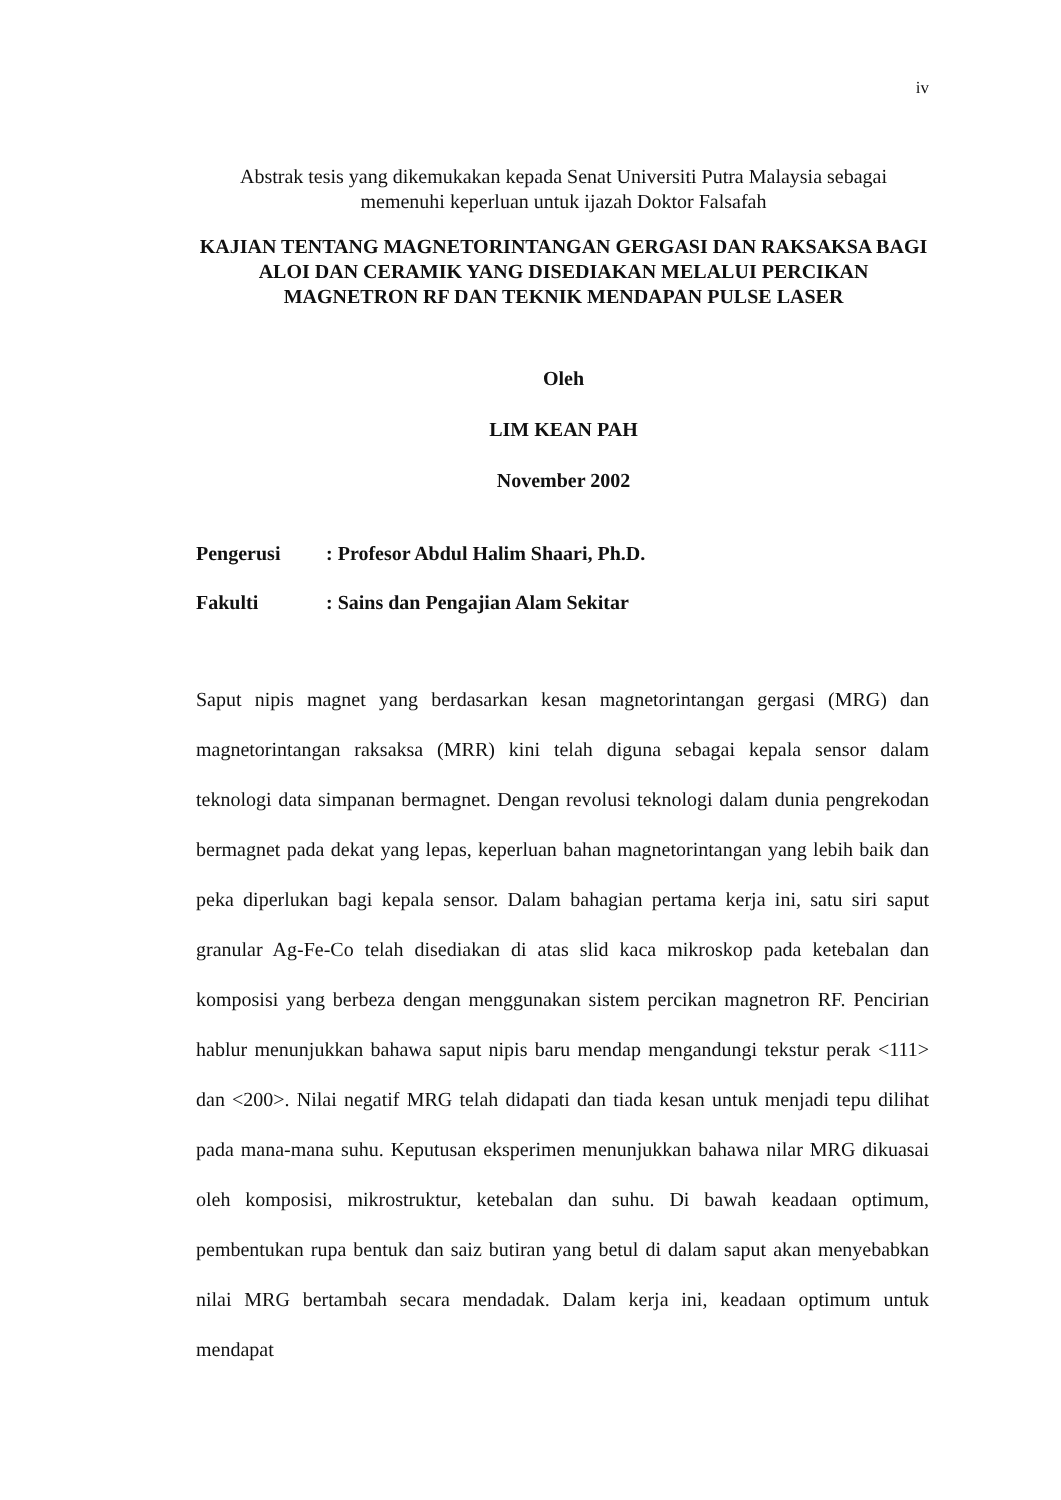iv
Abstrak tesis yang dikemukakan kepada Senat Universiti Putra Malaysia sebagai memenuhi keperluan untuk ijazah Doktor Falsafah
KAJIAN TENTANG MAGNETORINTANGAN GERGASI DAN RAKSAKSA BAGI ALOI DAN CERAMIK YANG DISEDIAKAN MELALUI PERCIKAN MAGNETRON RF DAN TEKNIK MENDAPAN PULSE LASER
Oleh
LIM KEAN PAH
November 2002
Pengerusi: Profesor Abdul Halim Shaari, Ph.D.
Fakulti: Sains dan Pengajian Alam Sekitar
Saput nipis magnet yang berdasarkan kesan magnetorintangan gergasi (MRG) dan magnetorintangan raksaksa (MRR) kini telah diguna sebagai kepala sensor dalam teknologi data simpanan bermagnet. Dengan revolusi teknologi dalam dunia pengrekodan bermagnet pada dekat yang lepas, keperluan bahan magnetorintangan yang lebih baik dan peka diperlukan bagi kepala sensor. Dalam bahagian pertama kerja ini, satu siri saput granular Ag-Fe-Co telah disediakan di atas slid kaca mikroskop pada ketebalan dan komposisi yang berbeza dengan menggunakan sistem percikan magnetron RF. Pencirian hablur menunjukkan bahawa saput nipis baru mendap mengandungi tekstur perak <111> dan <200>. Nilai negatif MRG telah didapati dan tiada kesan untuk menjadi tepu dilihat pada mana-mana suhu. Keputusan eksperimen menunjukkan bahawa nilar MRG dikuasai oleh komposisi, mikrostruktur, ketebalan dan suhu. Di bawah keadaan optimum, pembentukan rupa bentuk dan saiz butiran yang betul di dalam saput akan menyebabkan nilai MRG bertambah secara mendadak. Dalam kerja ini, keadaan optimum untuk mendapat